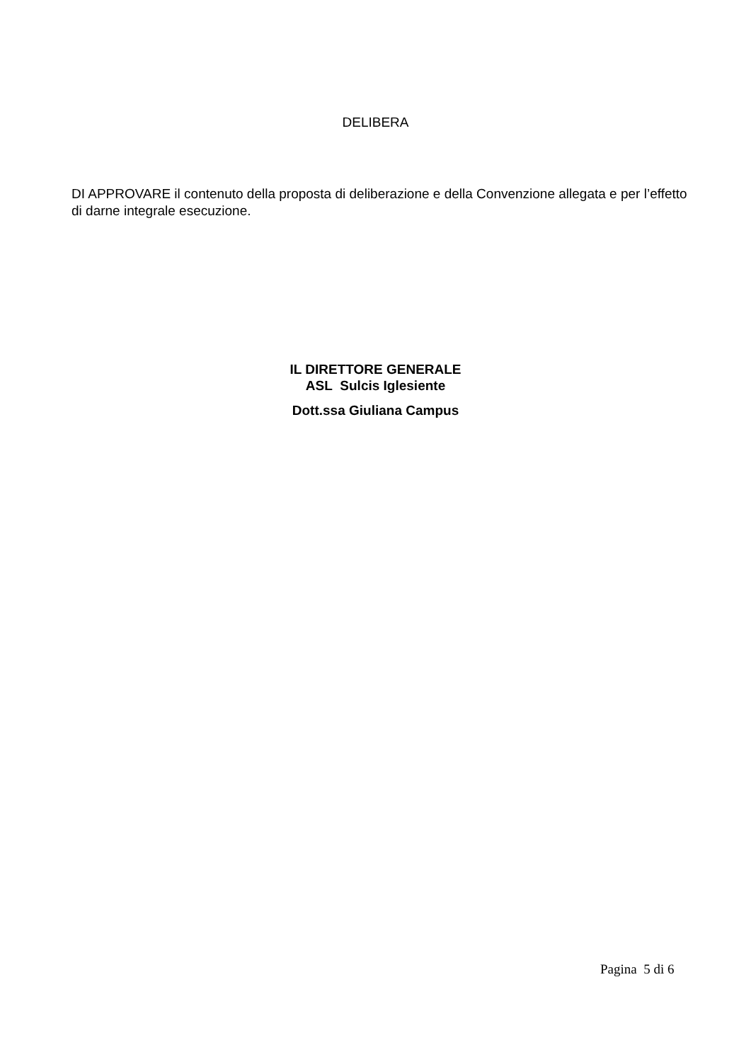DELIBERA
DI APPROVARE il contenuto della proposta di deliberazione e della Convenzione allegata e per l’effetto di darne integrale esecuzione.
IL DIRETTORE GENERALE
ASL Sulcis Iglesiente
Dott.ssa Giuliana Campus
Pagina 5 di 6